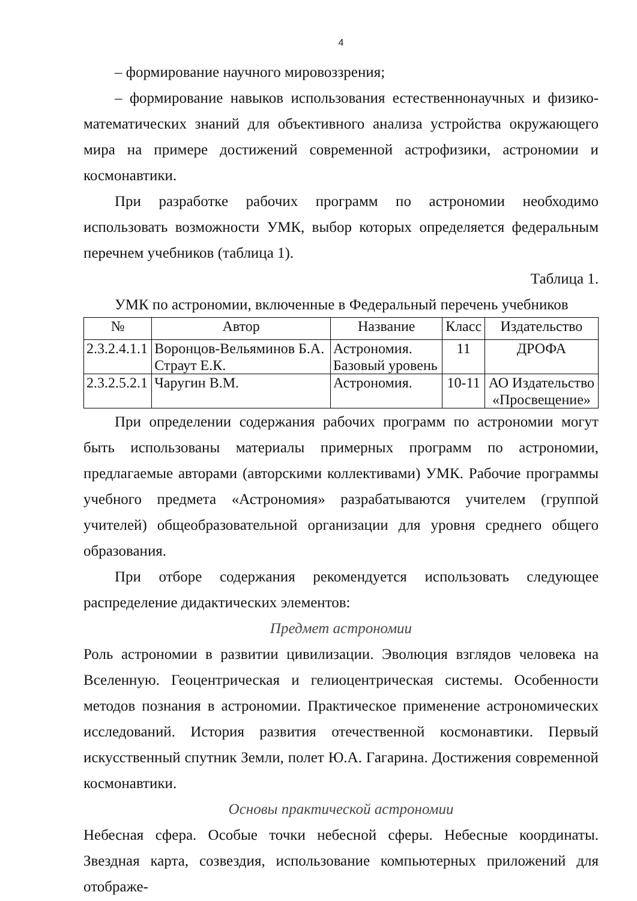4
– формирование научного мировоззрения;
– формирование навыков использования естественнонаучных и физико-математических знаний для объективного анализа устройства окружающего мира на примере достижений современной астрофизики, астрономии и космонавтики.
При разработке рабочих программ по астрономии необходимо использовать возможности УМК, выбор которых определяется федеральным перечнем учебников (таблица 1).
Таблица 1.
УМК по астрономии, включенные в Федеральный перечень учебников
| № | Автор | Название | Класс | Издательство |
| --- | --- | --- | --- | --- |
| 2.3.2.4.1.1 | Воронцов-Вельяминов Б.А. Страут Е.К. | Астрономия. Базовый уровень | 11 | ДРОФА |
| 2.3.2.5.2.1 | Чаругин В.М. | Астрономия. | 10-11 | АО Издательство «Просвещение» |
При определении содержания рабочих программ по астрономии могут быть использованы материалы примерных программ по астрономии, предлагаемые авторами (авторскими коллективами) УМК. Рабочие программы учебного предмета «Астрономия» разрабатываются учителем (группой учителей) общеобразовательной организации для уровня среднего общего образования.
При отборе содержания рекомендуется использовать следующее распределение дидактических элементов:
Предмет астрономии
Роль астрономии в развитии цивилизации. Эволюция взглядов человека на Вселенную. Геоцентрическая и гелиоцентрическая системы. Особенности методов познания в астрономии. Практическое применение астрономических исследований. История развития отечественной космонавтики. Первый искусственный спутник Земли, полет Ю.А. Гагарина. Достижения современной космонавтики.
Основы практической астрономии
Небесная сфера. Особые точки небесной сферы. Небесные координаты. Звездная карта, созвездия, использование компьютерных приложений для отображе-